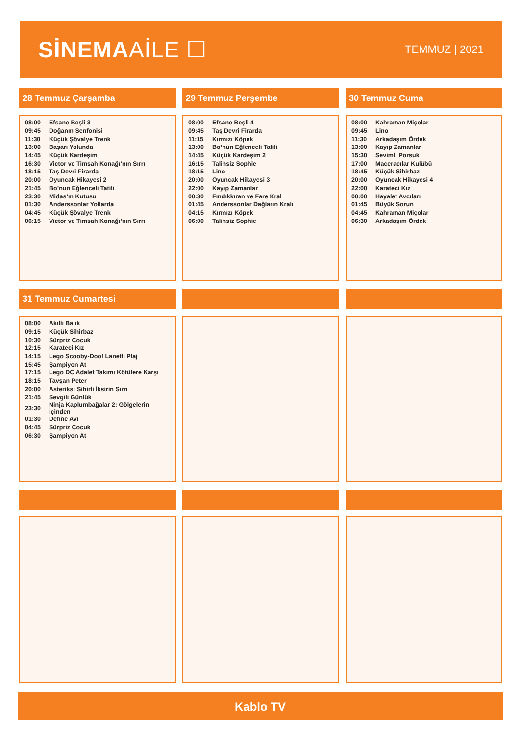SİNEMAAİLE ☐
TEMMUZ | 2021
28 Temmuz Çarşamba
| 08:00 | Efsane Beşli 3 |
| 09:45 | Doğanın Senfonisi |
| 11:30 | Küçük Şövalye Trenk |
| 13:00 | Başarı Yolunda |
| 14:45 | Küçük Kardeşim |
| 16:30 | Victor ve Timsah Konağı’nın Sırrı |
| 18:15 | Taş Devri Firarda |
| 20:00 | Oyuncak Hikayesi 2 |
| 21:45 | Bo’nun Eğlenceli Tatili |
| 23:30 | Midas’ın Kutusu |
| 01:30 | Anderssonlar Yollarda |
| 04:45 | Küçük Şövalye Trenk |
| 06:15 | Victor ve Timsah Konağı’nın Sırrı |
29 Temmuz Perşembe
| 08:00 | Efsane Beşli 4 |
| 09:45 | Taş Devri Firarda |
| 11:15 | Kırmızı Köpek |
| 13:00 | Bo’nun Eğlenceli Tatili |
| 14:45 | Küçük Kardeşim 2 |
| 16:15 | Talihsiz Sophie |
| 18:15 | Lino |
| 20:00 | Oyuncak Hikayesi 3 |
| 22:00 | Kayıp Zamanlar |
| 00:30 | Fındıkkıran ve Fare Kral |
| 01:45 | Anderssonlar Dağların Kralı |
| 04:15 | Kırmızı Köpek |
| 06:00 | Talihsiz Sophie |
30 Temmuz Cuma
| 08:00 | Kahraman Miçolar |
| 09:45 | Lino |
| 11:30 | Arkadaşım Ördek |
| 13:00 | Kayıp Zamanlar |
| 15:30 | Sevimli Porsuk |
| 17:00 | Maceracılar Kulübü |
| 18:45 | Küçük Sihirbaz |
| 20:00 | Oyuncak Hikayesi 4 |
| 22:00 | Karateci Kız |
| 00:00 | Hayalet Avcıları |
| 01:45 | Büyük Sorun |
| 04:45 | Kahraman Miçolar |
| 06:30 | Arkadaşım Ördek |
31 Temmuz Cumartesi
| 08:00 | Akıllı Balık |
| 09:15 | Küçük Sihirbaz |
| 10:30 | Sürpriz Çocuk |
| 12:15 | Karateci Kız |
| 14:15 | Lego Scooby-Doo! Lanetli Plaj |
| 15:45 | Şampiyon At |
| 17:15 | Lego DC Adalet Takımı Kötülere Karşı |
| 18:15 | Tavşan Peter |
| 20:00 | Asteriks: Sihirli İksirin Sırrı |
| 21:45 | Sevgili Günlük |
| 23:30 | Ninja Kaplumbağalar 2: Gölgelerin İçinden |
| 01:30 | Define Avı |
| 04:45 | Sürpriz Çocuk |
| 06:30 | Şampiyon At |
Kablo TV